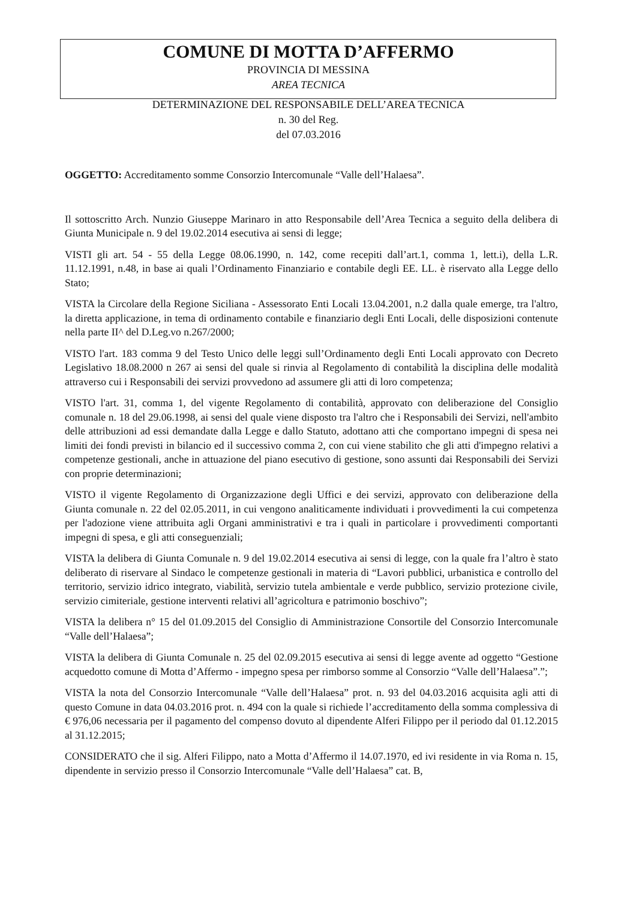COMUNE DI MOTTA D’AFFERMO
PROVINCIA DI MESSINA
AREA TECNICA
DETERMINAZIONE DEL RESPONSABILE DELL’AREA TECNICA
n. 30 del Reg.
del 07.03.2016
OGGETTO: Accreditamento somme Consorzio Intercomunale “Valle dell’Halaesa”.
Il sottoscritto Arch. Nunzio Giuseppe Marinaro in atto Responsabile dell’Area Tecnica a seguito della delibera di Giunta Municipale n. 9 del 19.02.2014 esecutiva ai sensi di legge;
VISTI gli art. 54 - 55 della Legge 08.06.1990, n. 142, come recepiti dall’art.1, comma 1, lett.i), della L.R. 11.12.1991, n.48, in base ai quali l’Ordinamento Finanziario e contabile degli EE. LL. è riservato alla Legge dello Stato;
VISTA la Circolare della Regione Siciliana - Assessorato Enti Locali 13.04.2001, n.2 dalla quale emerge, tra l'altro, la diretta applicazione, in tema di ordinamento contabile e finanziario degli Enti Locali, delle disposizioni contenute nella parte II^ del D.Leg.vo n.267/2000;
VISTO l'art. 183 comma 9 del Testo Unico delle leggi sull’Ordinamento degli Enti Locali approvato con Decreto Legislativo 18.08.2000 n 267 ai sensi del quale si rinvia al Regolamento di contabilità la disciplina delle modalità attraverso cui i Responsabili dei servizi provvedono ad assumere gli atti di loro competenza;
VISTO l'art. 31, comma 1, del vigente Regolamento di contabilità, approvato con deliberazione del Consiglio comunale n. 18 del 29.06.1998, ai sensi del quale viene disposto tra l'altro che i Responsabili dei Servizi, nell'ambito delle attribuzioni ad essi demandate dalla Legge e dallo Statuto, adottano atti che comportano impegni di spesa nei limiti dei fondi previsti in bilancio ed il successivo comma 2, con cui viene stabilito che gli atti d'impegno relativi a competenze gestionali, anche in attuazione del piano esecutivo di gestione, sono assunti dai Responsabili dei Servizi con proprie determinazioni;
VISTO il vigente Regolamento di Organizzazione degli Uffici e dei servizi, approvato con deliberazione della Giunta comunale n. 22 del 02.05.2011, in cui vengono analiticamente individuati i provvedimenti la cui competenza per l'adozione viene attribuita agli Organi amministrativi e tra i quali in particolare i provvedimenti comportanti impegni di spesa, e gli atti conseguenziali;
VISTA la delibera di Giunta Comunale n. 9 del 19.02.2014 esecutiva ai sensi di legge, con la quale fra l’altro è stato deliberato di riservare al Sindaco le competenze gestionali in materia di “Lavori pubblici, urbanistica e controllo del territorio, servizio idrico integrato, viabilità, servizio tutela ambientale e verde pubblico, servizio protezione civile, servizio cimiteriale, gestione interventi relativi all’agricoltura e patrimonio boschivo”;
VISTA la delibera n° 15 del 01.09.2015 del Consiglio di Amministrazione Consortile del Consorzio Intercomunale “Valle dell’Halaesa”;
VISTA la delibera di Giunta Comunale n. 25 del 02.09.2015 esecutiva ai sensi di legge avente ad oggetto “Gestione acquedotto comune di Motta d’Affermo - impegno spesa per rimborso somme al Consorzio “Valle dell’Halaesa”.”;
VISTA la nota del Consorzio Intercomunale “Valle dell’Halaesa” prot. n. 93 del 04.03.2016 acquisita agli atti di questo Comune in data 04.03.2016 prot. n. 494 con la quale si richiede l’accreditamento della somma complessiva di € 976,06 necessaria per il pagamento del compenso dovuto al dipendente Alferi Filippo per il periodo dal 01.12.2015 al 31.12.2015;
CONSIDERATO che il sig. Alferi Filippo, nato a Motta d’Affermo il 14.07.1970, ed ivi residente in via Roma n. 15, dipendente in servizio presso il Consorzio Intercomunale “Valle dell’Halaesa” cat. B,